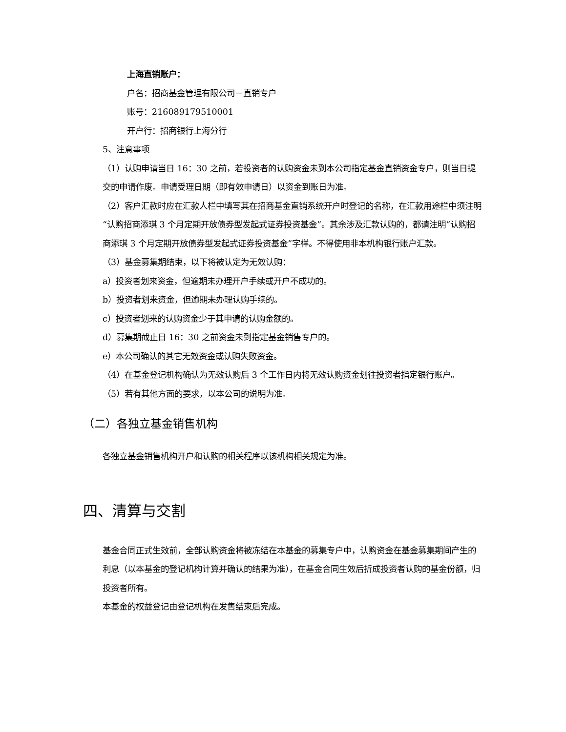上海直销账户：
户名：招商基金管理有限公司－直销专户
账号：216089179510001
开户行：招商银行上海分行
5、注意事项
（1）认购申请当日 16：30 之前，若投资者的认购资金未到本公司指定基金直销资金专户，则当日提交的申请作废。申请受理日期（即有效申请日）以资金到账日为准。
（2）客户汇款时应在汇款人栏中填写其在招商基金直销系统开户时登记的名称，在汇款用途栏中须注明“认购招商添琪 3 个月定期开放债券型发起式证券投资基金”。其余涉及汇款认购的，都请注明“认购招商添琪 3 个月定期开放债券型发起式证券投资基金”字样。不得使用非本机构银行账户汇款。
（3）基金募集期结束，以下将被认定为无效认购：
a）投资者划来资金，但逾期未办理开户手续或开户不成功的。
b）投资者划来资金，但逾期未办理认购手续的。
c）投资者划来的认购资金少于其申请的认购金额的。
d）募集期截止日 16：30 之前资金未到指定基金销售专户的。
e）本公司确认的其它无效资金或认购失败资金。
（4）在基金登记机构确认为无效认购后 3 个工作日内将无效认购资金划往投资者指定银行账户。
（5）若有其他方面的要求，以本公司的说明为准。
（二）各独立基金销售机构
各独立基金销售机构开户和认购的相关程序以该机构相关规定为准。
四、清算与交割
基金合同正式生效前，全部认购资金将被冻结在本基金的募集专户中，认购资金在基金募集期间产生的利息（以本基金的登记机构计算并确认的结果为准），在基金合同生效后折成投资者认购的基金份额，归投资者所有。
本基金的权益登记由登记机构在发售结束后完成。